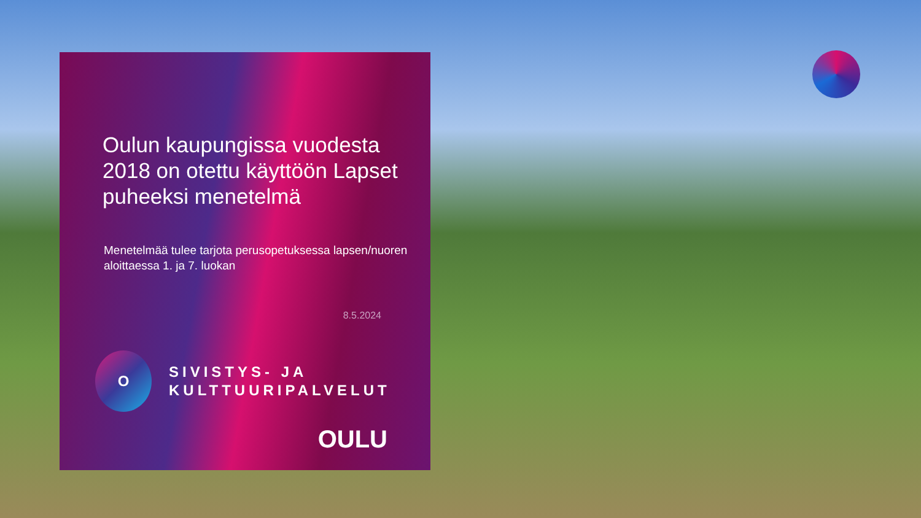Oulun kaupungissa vuodesta 2018 on otettu käyttöön Lapset puheeksi menetelmä
Menetelmää tulee tarjota perusopetuksessa lapsen/nuoren aloittaessa 1. ja 7. luokan
8.5.2024
O
SIVISTYS- JA
KULTTUURIPALVELUT
OULU